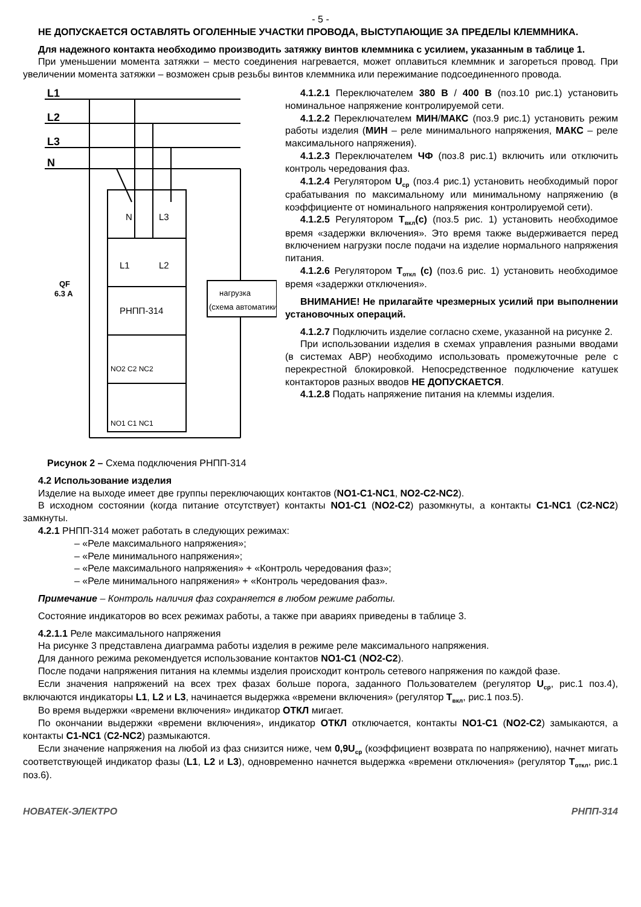- 5 -
НЕ ДОПУСКАЕТСЯ ОСТАВЛЯТЬ ОГОЛЕННЫЕ УЧАСТКИ ПРОВОДА, ВЫСТУПАЮЩИЕ ЗА ПРЕДЕЛЫ КЛЕММНИКА.
Для надежного контакта необходимо производить затяжку винтов клеммника с усилием, указанным в таблице 1.
При уменьшении момента затяжки – место соединения нагревается, может оплавиться клеммник и загореться провод. При увеличении момента затяжки – возможен срыв резьбы винтов клеммника или пережимание подсоединенного провода.
L1
L2
L3
N
QF
6.3 A
N
L3
L1
L2
РНПП-314
нагрузка
(схема автоматики)
NO2 C2 NC2
NO1 C1 NC1
4.1.2.1 Переключателем 380 В / 400 В (поз.10 рис.1) установить номинальное напряжение контролируемой сети.
4.1.2.2 Переключателем МИН/МАКС (поз.9 рис.1) установить режим работы изделия (МИН – реле минимального напряжения, МАКС – реле максимального напряжения).
4.1.2.3 Переключателем ЧФ (поз.8 рис.1) включить или отключить контроль чередования фаз.
4.1.2.4 Регулятором U<sub>ср</sub> (поз.4 рис.1) установить необходимый порог срабатывания по максимальному или минимальному напряжению (в коэффициенте от номинального напряжения контролируемой сети).
4.1.2.5 Регулятором Т<sub>вкл</sub>(с) (поз.5 рис. 1) установить необходимое время «задержки включения». Это время также выдерживается перед включением нагрузки после подачи на изделие нормального напряжения питания.
4.1.2.6 Регулятором Т<sub>откл</sub> (с) (поз.6 рис. 1) установить необходимое время «задержки отключения».
ВНИМАНИЕ! Не прилагайте чрезмерных усилий при выполнении установочных операций.
4.1.2.7 Подключить изделие согласно схеме, указанной на рисунке 2.
При использовании изделия в схемах управления разными вводами (в системах АВР) необходимо использовать промежуточные реле с перекрестной блокировкой. Непосредственное подключение катушек контакторов разных вводов НЕ ДОПУСКАЕТСЯ.
4.1.2.8 Подать напряжение питания на клеммы изделия.
Рисунок 2 – Схема подключения РНПП-314
4.2 Использование изделия
Изделие на выходе имеет две группы переключающих контактов (NO1-C1-NC1, NO2-C2-NC2).
В исходном состоянии (когда питание отсутствует) контакты NO1-C1 (NO2-C2) разомкнуты, а контакты C1-NC1 (C2-NC2) замкнуты.
4.2.1 РНПП-314 может работать в следующих режимах:
– «Реле максимального напряжения»;
– «Реле минимального напряжения»;
– «Реле максимального напряжения» + «Контроль чередования фаз»;
– «Реле минимального напряжения» + «Контроль чередования фаз».
Примечание – Контроль наличия фаз сохраняется в любом режиме работы.
Состояние индикаторов во всех режимах работы, а также при авариях приведены в таблице 3.
4.2.1.1 Реле максимального напряжения
На рисунке 3 представлена диаграмма работы изделия в режиме реле максимального напряжения.
Для данного режима рекомендуется использование контактов NO1-C1 (NO2-C2).
После подачи напряжения питания на клеммы изделия происходит контроль сетевого напряжения по каждой фазе.
Если значения напряжений на всех трех фазах больше порога, заданного Пользователем (регулятор U<sub>ср</sub>, рис.1 поз.4), включаются индикаторы L1, L2 и L3, начинается выдержка «времени включения» (регулятор Т<sub>вкл</sub>, рис.1 поз.5).
Во время выдержки «времени включения» индикатор ОТКЛ мигает.
По окончании выдержки «времени включения», индикатор ОТКЛ отключается, контакты NO1-C1 (NO2-C2) замыкаются, а контакты C1-NC1 (C2-NC2) размыкаются.
Если значение напряжения на любой из фаз снизится ниже, чем 0,9U<sub>ср</sub> (коэффициент возврата по напряжению), начнет мигать соответствующей индикатор фазы (L1, L2 и L3), одновременно начнется выдержка «времени отключения» (регулятор Т<sub>откл</sub>, рис.1 поз.6).
НОВАТЕК-ЭЛЕКТРО РНПП-314